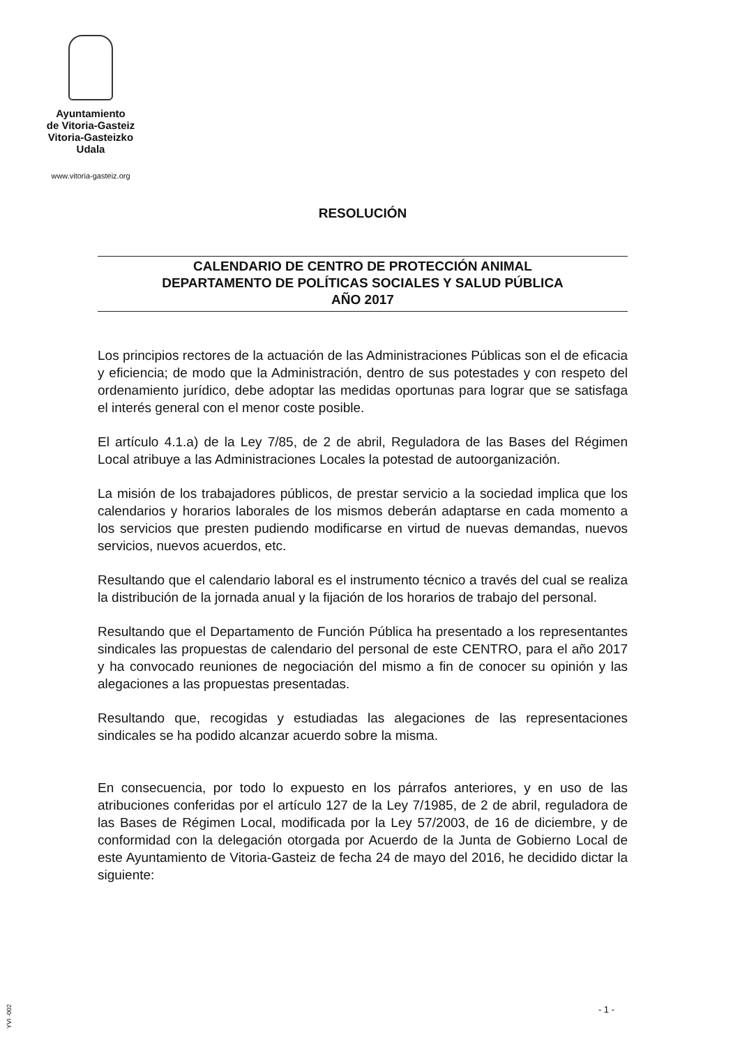Ayuntamiento
de Vitoria-Gasteiz
Vitoria-Gasteizko
Udala
www.vitoria-gasteiz.org
RESOLUCIÓN
CALENDARIO DE CENTRO DE PROTECCIÓN ANIMAL
DEPARTAMENTO DE POLÍTICAS SOCIALES Y SALUD PÚBLICA
AÑO 2017
Los principios rectores de la actuación de las Administraciones Públicas son el de eficacia y eficiencia; de modo que la Administración, dentro de sus potestades y con respeto del ordenamiento jurídico, debe adoptar las medidas oportunas para lograr que se satisfaga el interés general con el menor coste posible.
El artículo 4.1.a) de la Ley 7/85, de 2 de abril, Reguladora de las Bases del Régimen Local atribuye a las Administraciones Locales la potestad de autoorganización.
La misión de los trabajadores públicos, de prestar servicio a la sociedad implica que los calendarios y horarios laborales de los mismos deberán adaptarse en cada momento a los servicios que presten pudiendo modificarse en virtud de nuevas demandas, nuevos servicios, nuevos acuerdos, etc.
Resultando que el calendario laboral es el instrumento técnico a través del cual se realiza la distribución de la jornada anual y la fijación de los horarios de trabajo del personal.
Resultando que el Departamento de Función Pública ha presentado a los representantes sindicales las propuestas de calendario del personal de este CENTRO, para el año 2017 y ha convocado reuniones de negociación del mismo a fin de conocer su opinión y las alegaciones a las propuestas presentadas.
Resultando que, recogidas y estudiadas las alegaciones de las representaciones sindicales se ha podido alcanzar acuerdo sobre la misma.
En consecuencia, por todo lo expuesto en los párrafos anteriores, y en uso de las atribuciones conferidas por el artículo 127 de la Ley 7/1985, de 2 de abril, reguladora de las Bases de Régimen Local, modificada por la Ley 57/2003, de 16 de diciembre, y de conformidad con la delegación otorgada por Acuerdo de la Junta de Gobierno Local de este Ayuntamiento de Vitoria-Gasteiz de fecha 24 de mayo del 2016, he decidido dictar la siguiente:
YVI -002
- 1 -